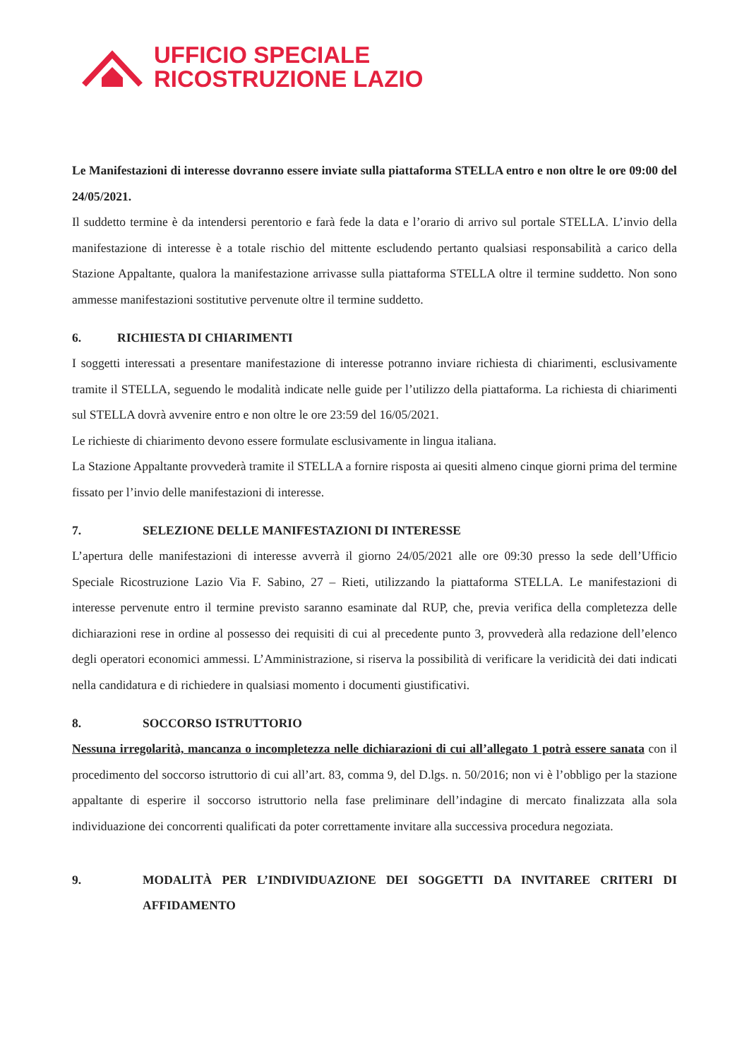UFFICIO SPECIALE
RICOSTRUZIONE LAZIO
Le Manifestazioni di interesse dovranno essere inviate sulla piattaforma STELLA entro e non oltre le ore 09:00 del 24/05/2021.
Il suddetto termine è da intendersi perentorio e farà fede la data e l’orario di arrivo sul portale STELLA. L’invio della manifestazione di interesse è a totale rischio del mittente escludendo pertanto qualsiasi responsabilità a carico della Stazione Appaltante, qualora la manifestazione arrivasse sulla piattaforma STELLA oltre il termine suddetto. Non sono ammesse manifestazioni sostitutive pervenute oltre il termine suddetto.
6. RICHIESTA DI CHIARIMENTI
I soggetti interessati a presentare manifestazione di interesse potranno inviare richiesta di chiarimenti, esclusivamente tramite il STELLA, seguendo le modalità indicate nelle guide per l’utilizzo della piattaforma. La richiesta di chiarimenti sul STELLA dovrà avvenire entro e non oltre le ore 23:59 del 16/05/2021.
Le richieste di chiarimento devono essere formulate esclusivamente in lingua italiana.
La Stazione Appaltante provvederà tramite il STELLA a fornire risposta ai quesiti almeno cinque giorni prima del termine fissato per l’invio delle manifestazioni di interesse.
7. SELEZIONE DELLE MANIFESTAZIONI DI INTERESSE
L’apertura delle manifestazioni di interesse avverrà il giorno 24/05/2021 alle ore 09:30 presso la sede dell’Ufficio Speciale Ricostruzione Lazio Via F. Sabino, 27 – Rieti, utilizzando la piattaforma STELLA. Le manifestazioni di interesse pervenute entro il termine previsto saranno esaminate dal RUP, che, previa verifica della completezza delle dichiarazioni rese in ordine al possesso dei requisiti di cui al precedente punto 3, provvederà alla redazione dell’elenco degli operatori economici ammessi. L’Amministrazione, si riserva la possibilità di verificare la veridicità dei dati indicati nella candidatura e di richiedere in qualsiasi momento i documenti giustificativi.
8. SOCCORSO ISTRUTTORIO
Nessuna irregolarità, mancanza o incompletezza nelle dichiarazioni di cui all’allegato 1 potrà essere sanata con il procedimento del soccorso istruttorio di cui all’art. 83, comma 9, del D.lgs. n. 50/2016; non vi è l’obbligo per la stazione appaltante di esperire il soccorso istruttorio nella fase preliminare dell’indagine di mercato finalizzata alla sola individuazione dei concorrenti qualificati da poter correttamente invitare alla successiva procedura negoziata.
9. MODALITÀ PER L’INDIVIDUAZIONE DEI SOGGETTI DA INVITAREE CRITERI DI AFFIDAMENTO